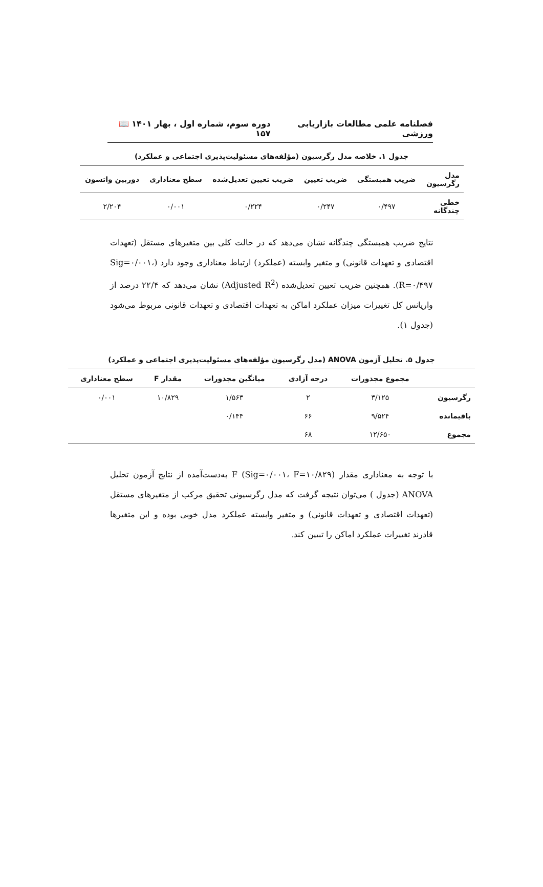فصلنامه علمی مطالعات بازاریابی ورزشی دوره سوم، شماره اول ، بهار ۱۴۰۱ 📖 ۱۵۷
جدول ۱. خلاصه مدل رگرسیون (مؤلفه‌های مسئولیت‌پذیری اجتماعی و عملکرد)
| مدل رگرسیون | ضریب همبستگی | ضریب تعیین | ضریب تعیین تعدیل‌شده | سطح معناداری | دوربین واتسون |
| --- | --- | --- | --- | --- | --- |
| خطی چندگانه | ۰/۴۹۷ | ۰/۲۴۷ | ۰/۲۲۴ | ۰/۰۰۱ | ۲/۲۰۴ |
نتایج ضریب همبستگی چندگانه نشان می‌دهد که در حالت کلی بین متغیرهای مستقل (تعهدات اقتصادی و تعهدات قانونی) و متغیر وابسته (عملکرد) ارتباط معناداری وجود دارد (Sig=۰/۰۰۱، R=۰/۴۹۷). همچنین ضریب تعیین تعدیل‌شده (Adjusted R<sup>2</sup>) نشان می‌دهد که ۲۲/۴ درصد از واریانس کل تغییرات میزان عملکرد اماکن به تعهدات اقتصادی و تعهدات قانونی مربوط می‌شود (جدول ۱).
جدول ۵. تحلیل آزمون ANOVA (مدل رگرسیون مؤلفه‌های مسئولیت‌پذیری اجتماعی و عملکرد)
| | مجموع مجذورات | درجه آزادی | میانگین مجذورات | مقدار F | سطح معناداری |
| --- | --- | --- | --- | --- | --- |
| رگرسیون | ۳/۱۲۵ | ۲ | ۱/۵۶۳ | ۱۰/۸۲۹ | ۰/۰۰۱ |
| باقیمانده | ۹/۵۲۴ | ۶۶ | ۰/۱۴۴ | | |
| مجموع | ۱۲/۶۵۰ | ۶۸ | | | |
با توجه به معناداری مقدار F (Sig=۰/۰۰۱، F=۱۰/۸۲۹) به‌دست‌آمده از نتایج آزمون تحلیل ANOVA (جدول ) می‌توان نتیجه گرفت که مدل رگرسیونی تحقیق مرکب از متغیرهای مستقل (تعهدات اقتصادی و تعهدات قانونی) و متغیر وابسته عملکرد مدل خوبی بوده و این متغیرها قادرند تغییرات عملکرد اماکن را تبیین کند.